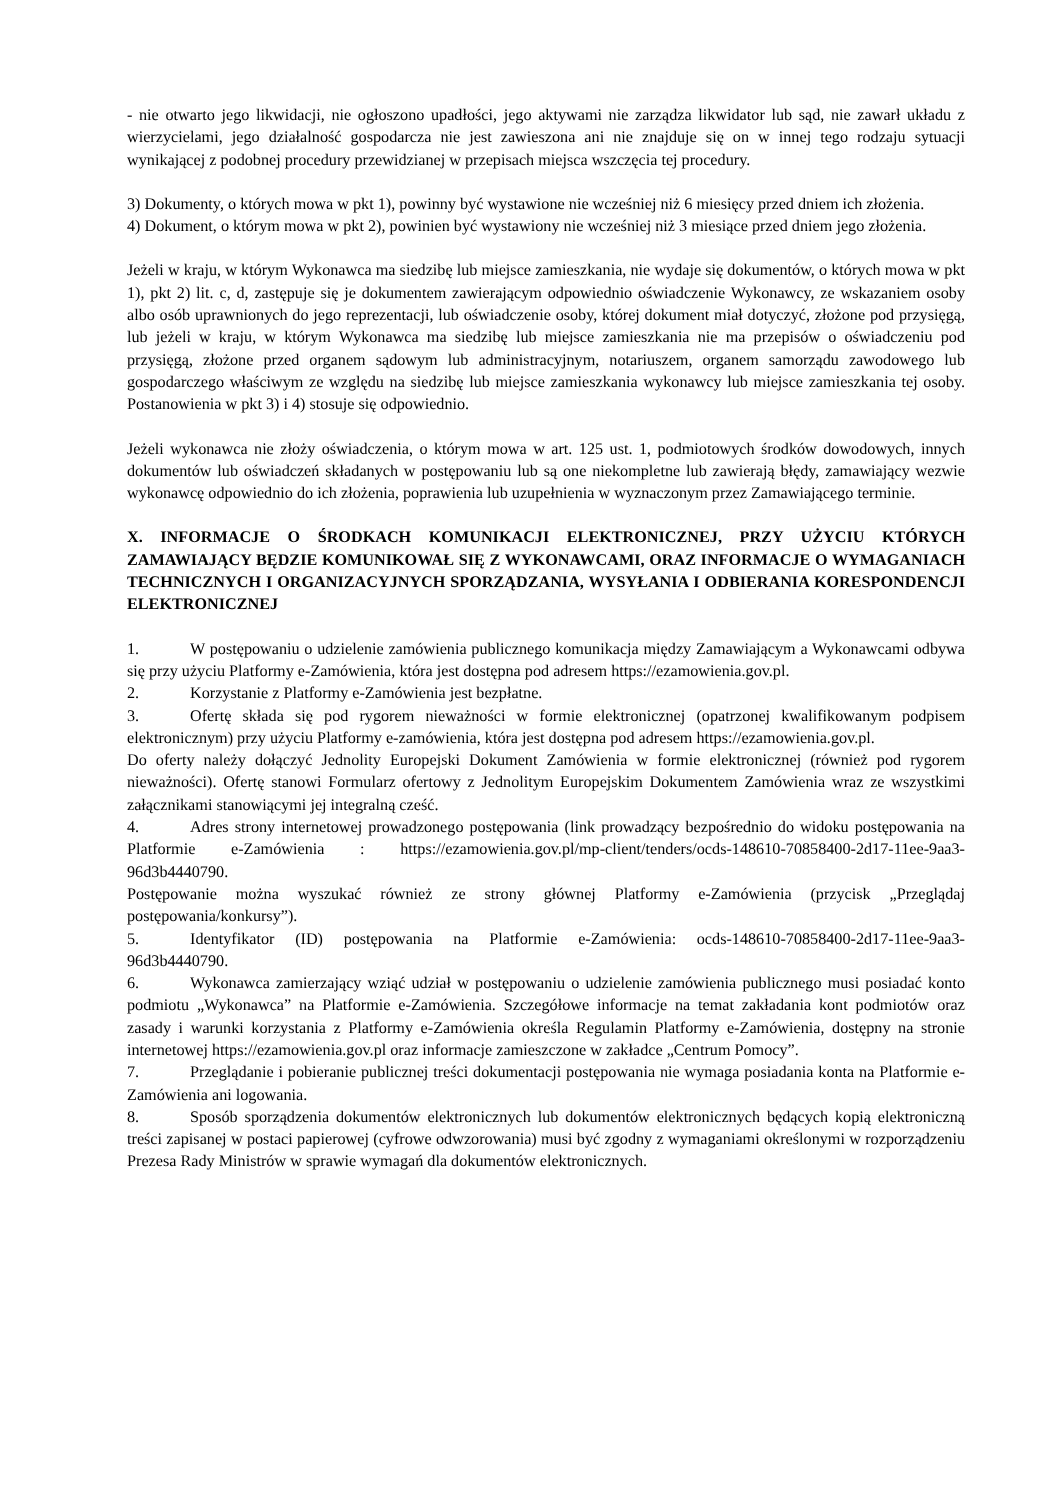- nie otwarto jego likwidacji, nie ogłoszono upadłości, jego aktywami nie zarządza likwidator lub sąd, nie zawarł układu z wierzycielami, jego działalność gospodarcza nie jest zawieszona ani nie znajduje się on w innej tego rodzaju sytuacji wynikającej z podobnej procedury przewidzianej w przepisach miejsca wszczęcia tej procedury.
3) Dokumenty, o których mowa w pkt 1), powinny być wystawione nie wcześniej niż 6 miesięcy przed dniem ich złożenia.
4) Dokument, o którym mowa w pkt 2), powinien być wystawiony nie wcześniej niż 3 miesiące przed dniem jego złożenia.
Jeżeli w kraju, w którym Wykonawca ma siedzibę lub miejsce zamieszkania, nie wydaje się dokumentów, o których mowa w pkt 1), pkt 2) lit. c, d, zastępuje się je dokumentem zawierającym odpowiednio oświadczenie Wykonawcy, ze wskazaniem osoby albo osób uprawnionych do jego reprezentacji, lub oświadczenie osoby, której dokument miał dotyczyć, złożone pod przysięgą, lub jeżeli w kraju, w którym Wykonawca ma siedzibę lub miejsce zamieszkania nie ma przepisów o oświadczeniu pod przysięgą, złożone przed organem sądowym lub administracyjnym, notariuszem, organem samorządu zawodowego lub gospodarczego właściwym ze względu na siedzibę lub miejsce zamieszkania wykonawcy lub miejsce zamieszkania tej osoby. Postanowienia w pkt 3) i 4) stosuje się odpowiednio.
Jeżeli wykonawca nie złoży oświadczenia, o którym mowa w art. 125 ust. 1, podmiotowych środków dowodowych, innych dokumentów lub oświadczeń składanych w postępowaniu lub są one niekompletne lub zawierają błędy, zamawiający wezwie wykonawcę odpowiednio do ich złożenia, poprawienia lub uzupełnienia w wyznaczonym przez Zamawiającego terminie.
X. INFORMACJE O ŚRODKACH KOMUNIKACJI ELEKTRONICZNEJ, PRZY UŻYCIU KTÓRYCH ZAMAWIAJĄCY BĘDZIE KOMUNIKOWAŁ SIĘ Z WYKONAWCAMI, ORAZ INFORMACJE O WYMAGANIACH TECHNICZNYCH I ORGANIZACYJNYCH SPORZĄDZANIA, WYSYŁANIA I ODBIERANIA KORESPONDENCJI ELEKTRONICZNEJ
1. W postępowaniu o udzielenie zamówienia publicznego komunikacja między Zamawiającym a Wykonawcami odbywa się przy użyciu Platformy e-Zamówienia, która jest dostępna pod adresem https://ezamowienia.gov.pl.
2. Korzystanie z Platformy e-Zamówienia jest bezpłatne.
3. Ofertę składa się pod rygorem nieważności w formie elektronicznej (opatrzonej kwalifikowanym podpisem elektronicznym) przy użyciu Platformy e-zamówienia, która jest dostępna pod adresem https://ezamowienia.gov.pl.
Do oferty należy dołączyć Jednolity Europejski Dokument Zamówienia w formie elektronicznej (również pod rygorem nieważności). Ofertę stanowi Formularz ofertowy z Jednolitym Europejskim Dokumentem Zamówienia wraz ze wszystkimi załącznikami stanowiącymi jej integralną cześć.
4. Adres strony internetowej prowadzonego postępowania (link prowadzący bezpośrednio do widoku postępowania na Platformie e-Zamówienia : https://ezamowienia.gov.pl/mp-client/tenders/ocds-148610-70858400-2d17-11ee-9aa3-96d3b4440790.
Postępowanie można wyszukać również ze strony głównej Platformy e-Zamówienia (przycisk „Przeglądaj postępowania/konkursy”).
5. Identyfikator (ID) postępowania na Platformie e-Zamówienia: ocds-148610-70858400-2d17-11ee-9aa3-96d3b4440790.
6. Wykonawca zamierzający wziąć udział w postępowaniu o udzielenie zamówienia publicznego musi posiadać konto podmiotu „Wykonawca” na Platformie e-Zamówienia. Szczegółowe informacje na temat zakładania kont podmiotów oraz zasady i warunki korzystania z Platformy e-Zamówienia określa Regulamin Platformy e-Zamówienia, dostępny na stronie internetowej https://ezamowienia.gov.pl oraz informacje zamieszczone w zakładce „Centrum Pomocy”.
7. Przeglądanie i pobieranie publicznej treści dokumentacji postępowania nie wymaga posiadania konta na Platformie e-Zamówienia ani logowania.
8. Sposób sporządzenia dokumentów elektronicznych lub dokumentów elektronicznych będących kopią elektroniczną treści zapisanej w postaci papierowej (cyfrowe odwzorowania) musi być zgodny z wymaganiami określonymi w rozporządzeniu Prezesa Rady Ministrów w sprawie wymagań dla dokumentów elektronicznych.